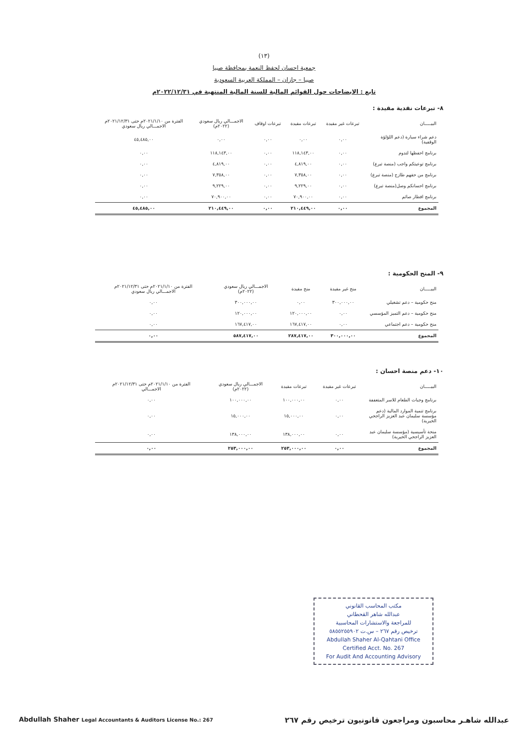(١٣)
جمعية احسان لحفظ النعمة بمحافظة صبيا
صبيا – جازان – المملكة العربية السعودية
تابع : الايضاحات حول القوائم المالية للسنة المالية المنتهية في ٢٠٢٢/١٢/٣١م
٨- تبرعات نقدية مقيدة :
| البيـــــان | تبرعات غير مقيدة | تبرعات مقيدة | تبرعات اوقاف | الاجمـــالي ريال سعودي (٢٠٢٢م) | الفترة من ٢٠٢١/١/١٠م حتى ٢٠٢١/١٢/٣١م الاجمـــالي ريال سعودي |
| --- | --- | --- | --- | --- | --- |
| دعم شراء سيارة (دعم اللؤلؤة الوقفية) | ٠,٠٠ | ٠,٠٠ | ٠,٠٠ | ٠,٠٠ | ٤٥,٤٨٥,٠٠ |
| برنامج احفظها لتدوم | ٠,٠٠ | ١١٨,١٤٣,٠٠ | ٠,٠٠ | ١١٨,١٤٣,٠٠ | ٠,٠٠ |
| برنامج توعيتكم واجب (منصة تبرع) | ٠,٠٠ | ٤,٨١٩,٠٠ | ٠,٠٠ | ٤,٨١٩,٠٠ | ٠,٠٠ |
| برنامج من حقهم طازج (منصة تبرع) | ٠,٠٠ | ٧,٣٥٨,٠٠ | ٠,٠٠ | ٧,٣٥٨,٠٠ | ٠,٠٠ |
| برنامج احسانكم وصل(منصة تبرع) | ٠,٠٠ | ٩,٢٢٩,٠٠ | ٠,٠٠ | ٩,٢٢٩,٠٠ | ٠,٠٠ |
| برنامج افطار صائم | ٠,٠٠ | ٧٠,٩٠٠,٠٠ | ٠,٠٠ | ٧٠,٩٠٠,٠٠ | ٠,٠٠ |
| المجموع | ٠,٠٠ | ٢١٠,٤٤٩,٠٠ | ٠,٠٠ | ٢١٠,٤٤٩,٠٠ | ٤٥,٤٨٥,٠٠ |
٩- المنح الحكومية :
| البيـــــان | منح غير مقيدة | منح مقيدة | الاجمـــالي ريال سعودي (٢٠٢٢م) | الفترة من ٢٠٢١/١/١٠م حتى ٢٠٢١/١٢/٣١م الاجمـــالي ريال سعودي |
| --- | --- | --- | --- | --- |
| منح حكومية – دعم تشغيلي | ٣٠٠,٠٠٠,٠٠ | ٠,٠٠ | ٣٠٠,٠٠٠,٠٠ | ٠,٠٠ |
| منح حكومية – دعم التميز المؤسسي | ٠,٠٠ | ١٢٠,٠٠٠,٠٠ | ١٢٠,٠٠٠,٠٠ | ٠,٠٠ |
| منح حكومية – دعم اجتماعي | ٠,٠٠ | ١٦٧,٤١٧,٠٠ | ١٦٧,٤١٧,٠٠ | ٠,٠٠ |
| المجموع | ٣٠٠,٠٠٠,٠٠ | ٢٨٧,٤١٧,٠٠ | ٥٨٧,٤١٧,٠٠ | ٠,٠٠ |
١٠- دعم منصة احسان :
| البيـــــان | تبرعات غير مقيدة | تبرعات مقيدة | الاجمـــالي ريال سعودي (٢٠٢٢م) | الفترة من ٢٠٢١/١/١٠م حتى ٢٠٢١/١٢/٣١م الاجمـــالي |
| --- | --- | --- | --- | --- |
| برنامج وجبات الطعام للاسر المتعففة | ٠,٠٠ | ١٠٠,٠٠٠,٠٠ | ١٠٠,٠٠٠,٠٠ | ٠,٠٠ |
| برنامج تنمية الموارد المالية (دعم مؤسسة سليمان عبد العزيز الراجحي الخيرية) | ٠,٠٠ | ١٥,٠٠٠,٠٠ | ١٥,٠٠٠,٠٠ | ٠,٠٠ |
| منحة تأسيسية (مؤسسة سليمان عبد العزيز الراجحي الخيرية) | ٠,٠٠ | ١٣٨,٠٠٠,٠٠ | ١٣٨,٠٠٠,٠٠ | ٠,٠٠ |
| المجموع | ٠,٠٠ | ٢٥٣,٠٠٠,٠٠ | ٢٥٣,٠٠٠,٠٠ | ٠,٠٠ |
مكتب المحاسب القانوني
عبدالله شاهر القحطاني
للمراجعة والاستشارات المحاسبية
ترخيص رقم ٢٦٧ – س.ت ٥٨٥٥٢٥٥٩٠٢
Abdullah Shaher Al-Qahtani Office
Certified Acct. No. 267
For Audit And Accounting Advisory
Abdullah Shaher Legal Accountants & Auditors License No.: 267 عبدالله شاهـر محاسبون ومراجعون قانونيون ترخيص رقم ٢٦٧